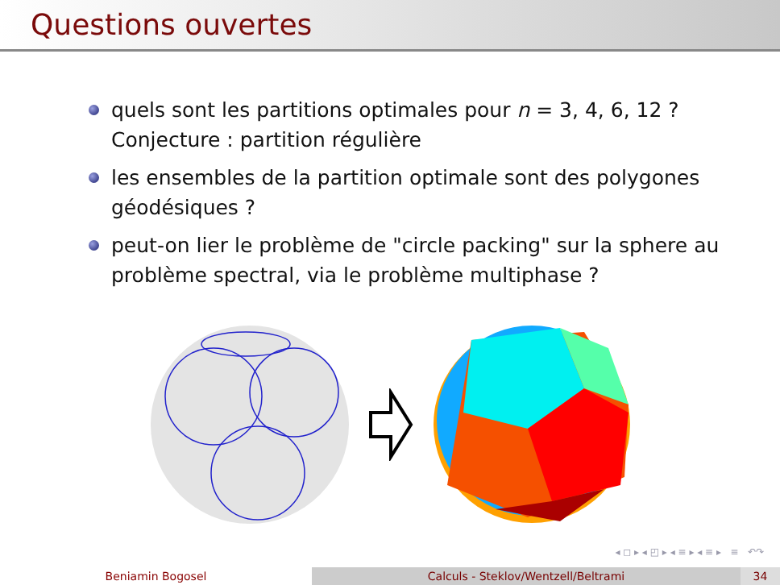Questions ouvertes
quels sont les partitions optimales pour n = 3, 4, 6, 12 ? Conjecture : partition régulière
les ensembles de la partition optimale sont des polygones géodésiques ?
peut-on lier le problème de "circle packing" sur la sphere au problème spectral, via le problème multiphase ?
◂ ◻ ▸ ◂ ◰ ▸ ◂ ≡ ▸ ◂ ≡ ▸ ≡ ↶↷
Beniamin Bogosel Calculs - Steklov/Wentzell/Beltrami 34